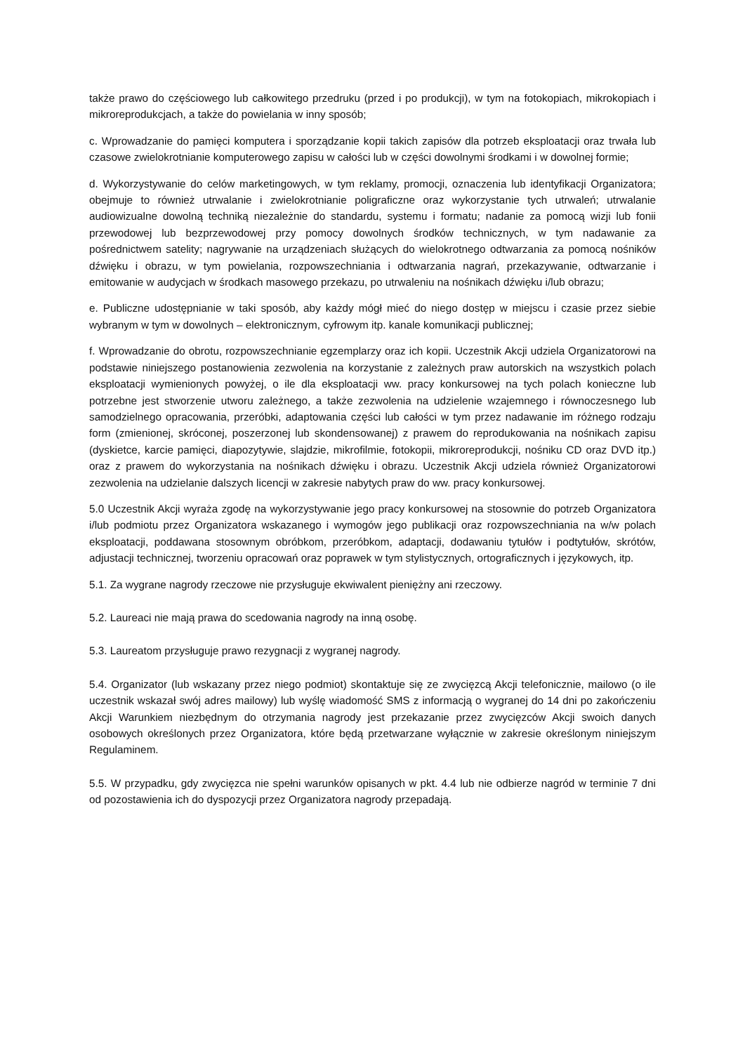także prawo do częściowego lub całkowitego przedruku (przed i po produkcji), w tym na fotokopiach, mikrokopiach i mikroreprodukcjach, a także do powielania w inny sposób;
c. Wprowadzanie do pamięci komputera i sporządzanie kopii takich zapisów dla potrzeb eksploatacji oraz trwała lub czasowe zwielokrotnianie komputerowego zapisu w całości lub w części dowolnymi środkami i w dowolnej formie;
d. Wykorzystywanie do celów marketingowych, w tym reklamy, promocji, oznaczenia lub identyfikacji Organizatora; obejmuje to również utrwalanie i zwielokrotnianie poligraficzne oraz wykorzystanie tych utrwaleń; utrwalanie audiowizualne dowolną techniką niezależnie do standardu, systemu i formatu; nadanie za pomocą wizji lub fonii przewodowej lub bezprzewodowej przy pomocy dowolnych środków technicznych, w tym nadawanie za pośrednictwem satelity; nagrywanie na urządzeniach służących do wielokrotnego odtwarzania za pomocą nośników dźwięku i obrazu, w tym powielania, rozpowszechniania i odtwarzania nagrań, przekazywanie, odtwarzanie i emitowanie w audycjach w środkach masowego przekazu, po utrwaleniu na nośnikach dźwięku i/lub obrazu;
e. Publiczne udostępnianie w taki sposób, aby każdy mógł mieć do niego dostęp w miejscu i czasie przez siebie wybranym w tym w dowolnych – elektronicznym, cyfrowym itp. kanale komunikacji publicznej;
f. Wprowadzanie do obrotu, rozpowszechnianie egzemplarzy oraz ich kopii. Uczestnik Akcji udziela Organizatorowi na podstawie niniejszego postanowienia zezwolenia na korzystanie z zależnych praw autorskich na wszystkich polach eksploatacji wymienionych powyżej, o ile dla eksploatacji ww. pracy konkursowej na tych polach konieczne lub potrzebne jest stworzenie utworu zależnego, a także zezwolenia na udzielenie wzajemnego i równoczesnego lub samodzielnego opracowania, przeróbki, adaptowania części lub całości w tym przez nadawanie im różnego rodzaju form (zmienionej, skróconej, poszerzonej lub skondensowanej) z prawem do reprodukowania na nośnikach zapisu (dyskietce, karcie pamięci, diapozytywie, slajdzie, mikrofilmie, fotokopii, mikroreprodukcji, nośniku CD oraz DVD itp.) oraz z prawem do wykorzystania na nośnikach dźwięku i obrazu. Uczestnik Akcji udziela również Organizatorowi zezwolenia na udzielanie dalszych licencji w zakresie nabytych praw do ww. pracy konkursowej.
5.0 Uczestnik Akcji wyraża zgodę na wykorzystywanie jego pracy konkursowej na stosownie do potrzeb Organizatora i/lub podmiotu przez Organizatora wskazanego i wymogów jego publikacji oraz rozpowszechniania na w/w polach eksploatacji, poddawana stosownym obróbkom, przeróbkom, adaptacji, dodawaniu tytułów i podtytułów, skrótów, adjustacji technicznej, tworzeniu opracowań oraz poprawek w tym stylistycznych, ortograficznych i językowych, itp.
5.1. Za wygrane nagrody rzeczowe nie przysługuje ekwiwalent pieniężny ani rzeczowy.
5.2. Laureaci nie mają prawa do scedowania nagrody na inną osobę.
5.3. Laureatom przysługuje prawo rezygnacji z wygranej nagrody.
5.4. Organizator (lub wskazany przez niego podmiot) skontaktuje się ze zwycięzcą Akcji telefonicznie, mailowo (o ile uczestnik wskazał swój adres mailowy) lub wyślę wiadomość SMS z informacją o wygranej do 14 dni po zakończeniu Akcji Warunkiem niezbędnym do otrzymania nagrody jest przekazanie przez zwycięzców Akcji swoich danych osobowych określonych przez Organizatora, które będą przetwarzane wyłącznie w zakresie określonym niniejszym Regulaminem.
5.5. W przypadku, gdy zwycięzca nie spełni warunków opisanych w pkt. 4.4 lub nie odbierze nagród w terminie 7 dni od pozostawienia ich do dyspozycji przez Organizatora nagrody przepadają.